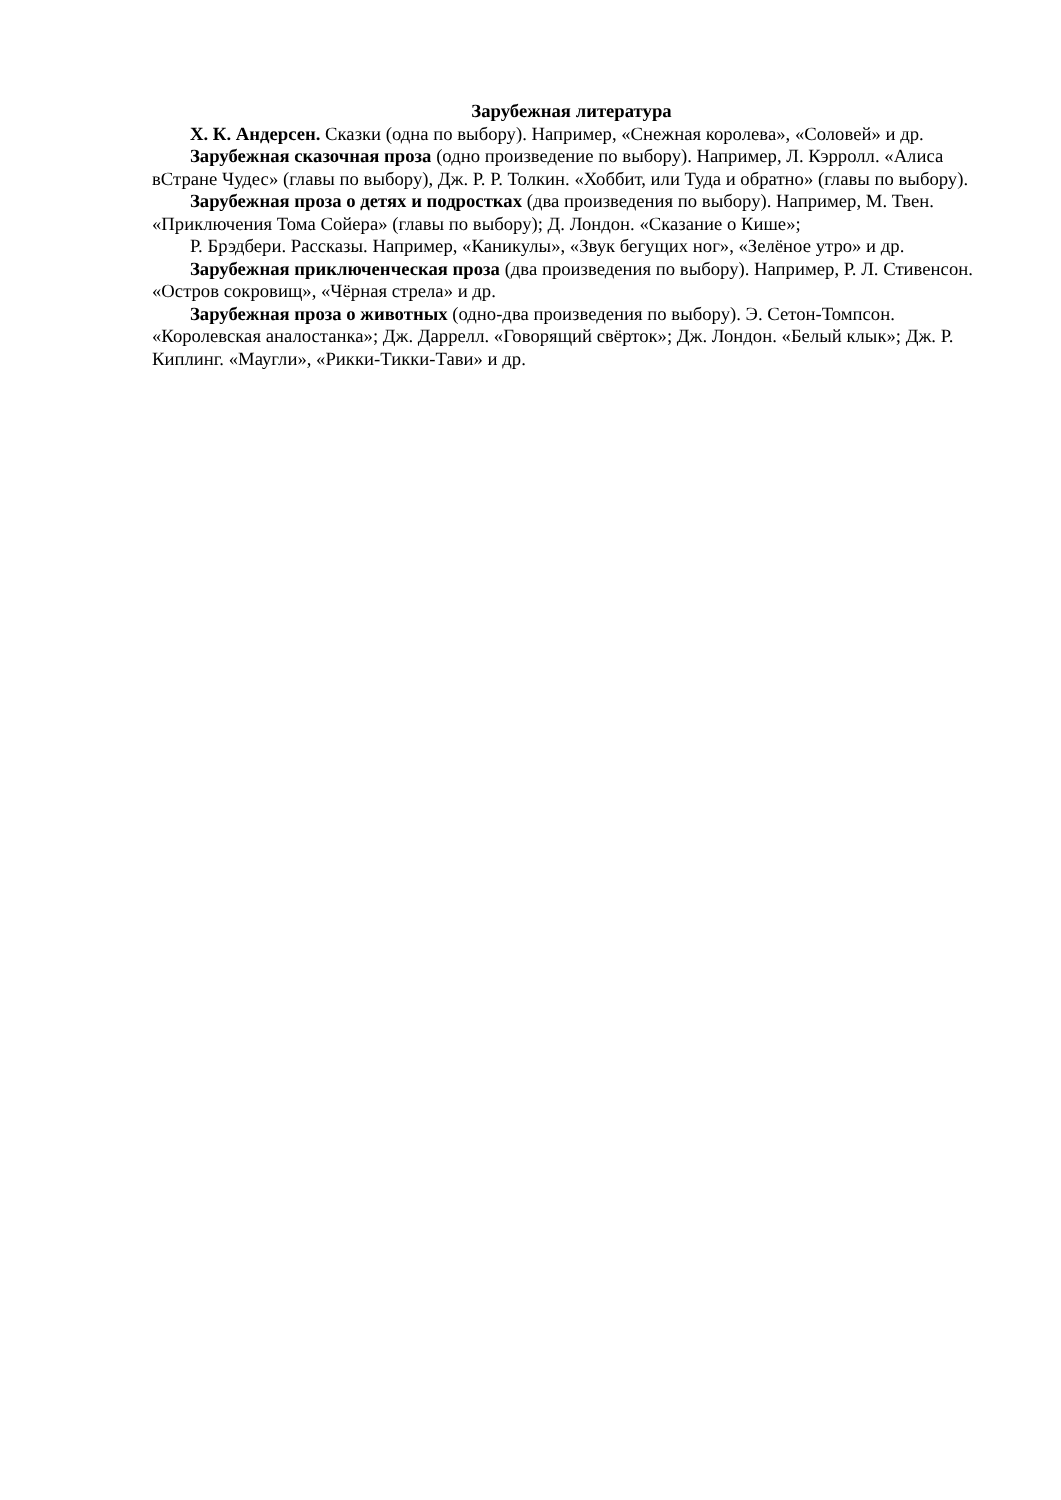Зарубежная литература
Х. К. Андерсен. Сказки (одна по выбору). Например, «Снежная королева», «Соловей» и др.
Зарубежная сказочная проза (одно произведение по выбору). Например, Л. Кэрролл. «Алиса вСтране Чудес» (главы по выбору), Дж. Р. Р. Толкин. «Хоббит, или Туда и обратно» (главы по выбору).
Зарубежная проза о детях и подростках (два произведения по выбору). Например, М. Твен. «Приключения Тома Сойера» (главы по выбору); Д. Лондон. «Сказание о Кише»;
Р. Брэдбери. Рассказы. Например, «Каникулы», «Звук бегущих ног», «Зелёное утро» и др.
Зарубежная приключенческая проза (два произведения по выбору). Например, Р. Л. Стивенсон. «Остров сокровищ», «Чёрная стрела» и др.
Зарубежная проза о животных (одно-два произведения по выбору). Э. Сетон-Томпсон. «Королевская аналостанка»; Дж. Даррелл. «Говорящий свёрток»; Дж. Лондон. «Белый клык»; Дж. Р. Киплинг. «Маугли», «Рикки-Тикки-Тави» и др.